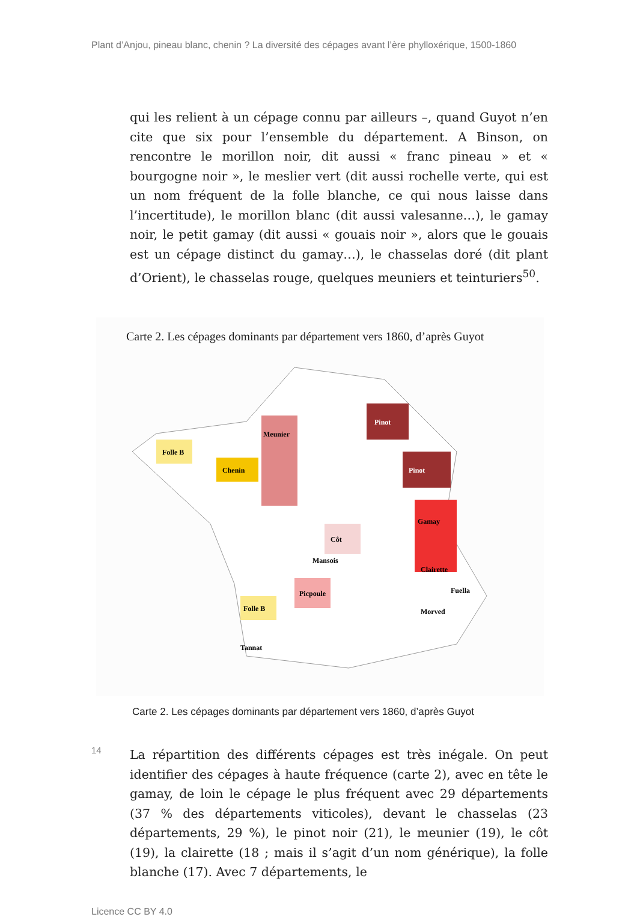Plant d’Anjou, pineau blanc, chenin ? La diversité des cépages avant l’ère phylloxérique, 1500-1860
qui les relient à un cépage connu par ailleurs –, quand Guyot n’en cite que six pour l’ensemble du département. A Binson, on rencontre le morillon noir, dit aussi « franc pineau » et « bourgogne noir », le meslier vert (dit aussi rochelle verte, qui est un nom fréquent de la folle blanche, ce qui nous laisse dans l’incertitude), le morillon blanc (dit aussi valesanne…), le gamay noir, le petit gamay (dit aussi « gouais noir », alors que le gouais est un cépage distinct du gamay…), le chasselas doré (dit plant d’Orient), le chasselas rouge, quelques meuniers et teinturiers<sup>50</sup>.
Carte 2. Les cépages dominants par département vers 1860, d’après Guyot
Folle B
Chenin
Meunier
Pinot
Pinot
Gamay
Côt
Picpoule
Folle B
Clairette
Fuella
Morved
Tannat
Mansois
Carte 2. Les cépages dominants par département vers 1860, d’après Guyot
14
La répartition des différents cépages est très inégale. On peut identifier des cépages à haute fréquence (carte 2), avec en tête le gamay, de loin le cépage le plus fréquent avec 29 départements (37 % des départements viticoles), devant le chasselas (23 départements, 29 %), le pinot noir (21), le meunier (19), le côt (19), la clairette (18 ; mais il s’agit d’un nom générique), la folle blanche (17). Avec 7 départements, le
Licence CC BY 4.0